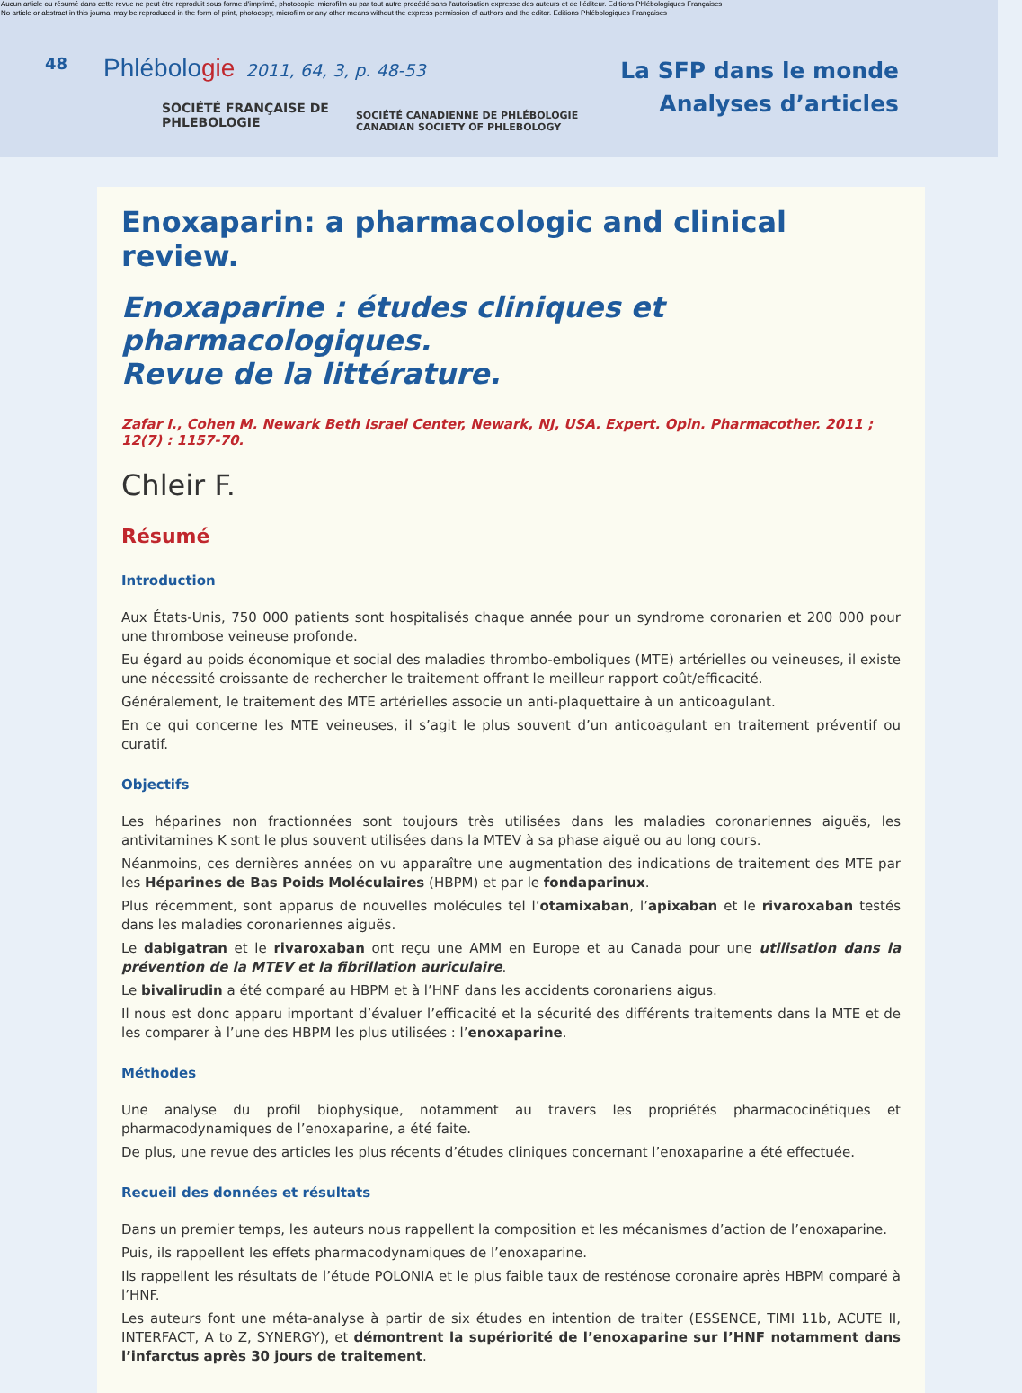Aucun article ou résumé dans cette revue ne peut être reproduit sous forme d'imprimé, photocopie, microfilm ou par tout autre procédé sans l'autorisation expresse des auteurs et de l'éditeur. Editions Phlébologiques Françaises
No article or abstract in this journal may be reproduced in the form of print, photocopy, microfilm or any other means without the express permission of authors and the editor. Editions Phlébologiques Françaises
48 Phlébologie 2011, 64, 3, p. 48-53
SOCIÉTÉ FRANÇAISE DE
PHLEBOLOGIE
SOCIÉTÉ CANADIENNE DE PHLÉBOLOGIE
CANADIAN SOCIETY OF PHLEBOLOGY
La SFP dans le monde
Analyses d’articles
Enoxaparin: a pharmacologic and clinical review.
Enoxaparine : études cliniques et pharmacologiques.
Revue de la littérature.
Zafar I., Cohen M. Newark Beth Israel Center, Newark, NJ, USA. Expert. Opin. Pharmacother. 2011 ; 12(7) : 1157-70.
Chleir F.
Résumé
Introduction
Aux États-Unis, 750 000 patients sont hospitalisés chaque année pour un syndrome coronarien et 200 000 pour une thrombose veineuse profonde.
Eu égard au poids économique et social des maladies thrombo-emboliques (MTE) artérielles ou veineuses, il existe une nécessité croissante de rechercher le traitement offrant le meilleur rapport coût/efficacité.
Généralement, le traitement des MTE artérielles associe un anti-plaquettaire à un anticoagulant.
En ce qui concerne les MTE veineuses, il s’agit le plus souvent d’un anticoagulant en traitement préventif ou curatif.
Objectifs
Les héparines non fractionnées sont toujours très utilisées dans les maladies coronariennes aiguës, les antivitamines K sont le plus souvent utilisées dans la MTEV à sa phase aiguë ou au long cours.
Néanmoins, ces dernières années on vu apparaître une augmentation des indications de traitement des MTE par les Héparines de Bas Poids Moléculaires (HBPM) et par le fondaparinux.
Plus récemment, sont apparus de nouvelles molécules tel l’otamixaban, l’apixaban et le rivaroxaban testés dans les maladies coronariennes aiguës.
Le dabigatran et le rivaroxaban ont reçu une AMM en Europe et au Canada pour une utilisation dans la prévention de la MTEV et la fibrillation auriculaire.
Le bivalirudin a été comparé au HBPM et à l’HNF dans les accidents coronariens aigus.
Il nous est donc apparu important d’évaluer l’efficacité et la sécurité des différents traitements dans la MTE et de les comparer à l’une des HBPM les plus utilisées : l’enoxaparine.
Méthodes
Une analyse du profil biophysique, notamment au travers les propriétés pharmacocinétiques et pharmacodynamiques de l’enoxaparine, a été faite.
De plus, une revue des articles les plus récents d’études cliniques concernant l’enoxaparine a été effectuée.
Recueil des données et résultats
Dans un premier temps, les auteurs nous rappellent la composition et les mécanismes d’action de l’enoxaparine.
Puis, ils rappellent les effets pharmacodynamiques de l’enoxaparine.
Ils rappellent les résultats de l’étude POLONIA et le plus faible taux de resténose coronaire après HBPM comparé à l’HNF.
Les auteurs font une méta-analyse à partir de six études en intention de traiter (ESSENCE, TIMI 11b, ACUTE II, INTERFACT, A to Z, SYNERGY), et démontrent la supériorité de l’enoxaparine sur l’HNF notamment dans l’infarctus après 30 jours de traitement.